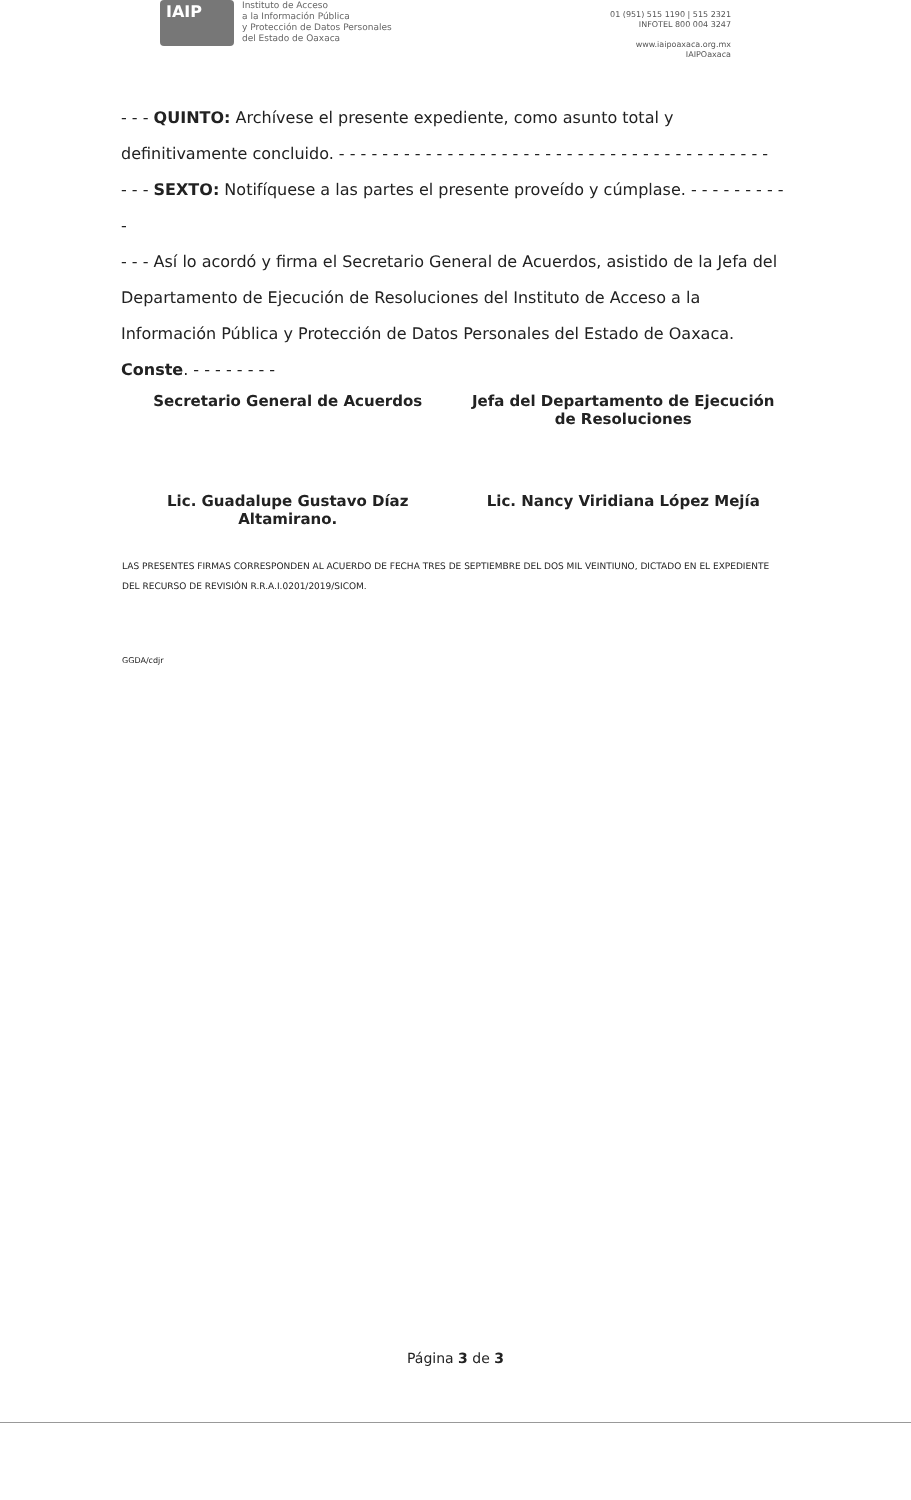IAIP
Instituto de Acceso
a la Información Pública
y Protección de Datos Personales
del Estado de Oaxaca
01 (951) 515 1190 | 515 2321
INFOTEL 800 004 3247
www.iaipoaxaca.org.mx
IAIPOaxaca
- - - QUINTO: Archívese el presente expediente, como asunto total y definitivamente concluido. - - - - - - - - - - - - - - - - - - - - - - - - - - - - - - - - - - - - - - - -
- - - SEXTO: Notifíquese a las partes el presente proveído y cúmplase. - - - - - - - - - -
- - - Así lo acordó y firma el Secretario General de Acuerdos, asistido de la Jefa del Departamento de Ejecución de Resoluciones del Instituto de Acceso a la Información Pública y Protección de Datos Personales del Estado de Oaxaca. Conste. - - - - - - - -
Secretario General de Acuerdos Jefa del Departamento de Ejecución
de Resoluciones
Lic. Guadalupe Gustavo Díaz
Altamirano.
Lic. Nancy Viridiana López Mejía
LAS PRESENTES FIRMAS CORRESPONDEN AL ACUERDO DE FECHA TRES DE SEPTIEMBRE DEL DOS MIL VEINTIUNO, DICTADO EN EL EXPEDIENTE DEL RECURSO DE REVISIÓN R.R.A.I.0201/2019/SICOM.
GGDA/cdjr
Página 3 de 3